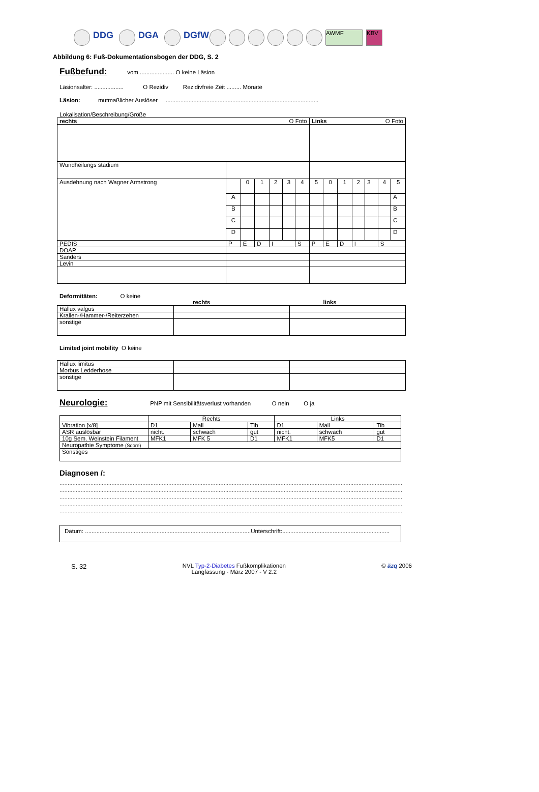DDG DGA DGfW AWMF KBV
Abbildung 6: Fuß-Dokumentationsbogen der DDG, S. 2
Fußbefund:
vom ..................... O keine Läsion
Läsionsalter: .................. O Rezidiv Rezidivfreie Zeit ......... Monate
Läsion: mutmaßlicher Auslöser ..............................................................................................
Lokalisation/Beschreibung/Größe
| rechts O Foto | | | | | | | Links O Foto | | | | | | |
| --- | --- | --- | --- | --- | --- | --- | --- | --- | --- | --- | --- | --- | --- |
| Wundheilungs stadium | | | | | | | | | | | | | |
| Ausdehnung nach Wagner Armstrong | | 0 | 1 | 2 | 3 | 4 | 5 | 0 | 1 | 2 | 3 | 4 | 5 |
| | A | | | | | | | | | | | | A |
| | B | | | | | | | | | | | | B |
| | C | | | | | | | | | | | | C |
| | D | | | | | | | | | | | | D |
| PEDIS | P | E | D | I | | S | P | E | D | I | | S | |
| DOAP | | | | | | | | | | | | | |
| Sanders | | | | | | | | | | | | | |
| Levin | | | | | | | | | | | | | |
Deformitäten: O keine
rechts links
| Hallux valgus | | |
| Krallen-/Hammer-/Reiterzehen | | |
| sonstige | | |
Limited joint mobility O keine
| Hallux limitus | | |
| Morbus Ledderhose | | |
| sonstige | | |
Neurologie:
PNP mit Sensibilitätsverlust vorhanden O nein O ja
| | Rechts | | | Links | | |
| Vibration [x/8] | D1 | Mall | Tib | D1 | Mall | Tib |
| ASR auslösbar | nicht. | schwach | gut | nicht. | schwach | gut |
| 10g Sem. Weinstein Filament | MFK1 | MFK 5 | D1 | MFK1 | MFK5 | D1 |
| Neuropathie Symptome (Score) | | | | | | |
| Sonstiges | | | | | | |
Diagnosen /:
..............................................................................................................................................................................................................................
..............................................................................................................................................................................................................................
..............................................................................................................................................................................................................................
..............................................................................................................................................................................................................................
..............................................................................................................................................................................................................................
Datum: ......................................................................................................Unterschrift:..................................................................
S. 32 NVL Typ-2-Diabetes Fußkomplikationen
Langfassung - März 2007 - V 2.2 © äzq 2006